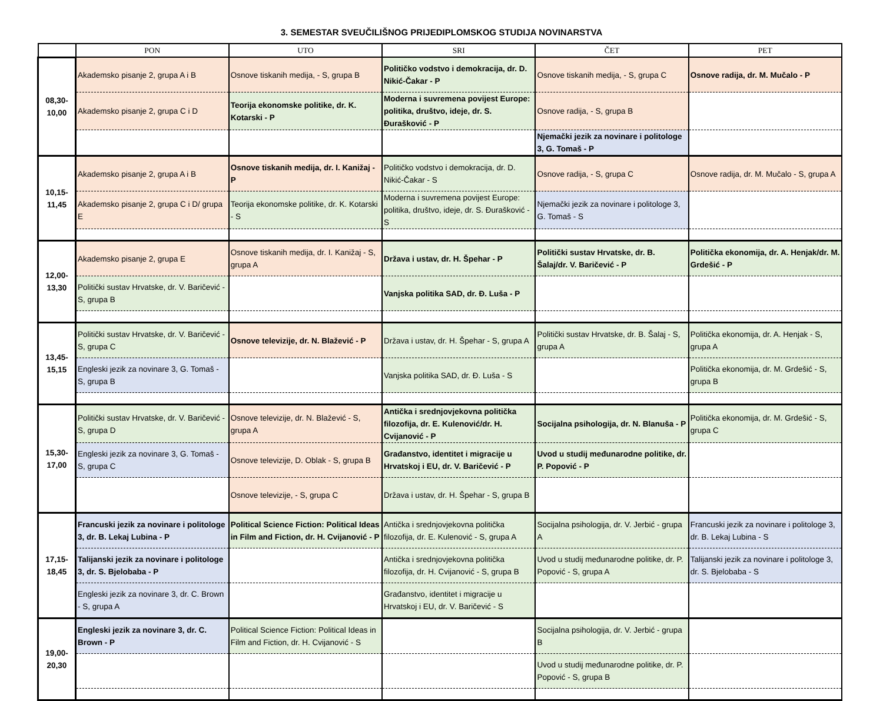3. SEMESTAR SVEUČILIŠNOG PRIJEDIPLOMSKOG STUDIJA NOVINARSTVA
| | PON | UTO | SRI | ČET | PET |
| --- | --- | --- | --- | --- | --- |
| 08,30- 10,00 | Akademsko pisanje 2, grupa A i B | Osnove tiskanih medija, - S, grupa B | Političko vodstvo i demokracija, dr. D. Nikić-Čakar - P | Osnove tiskanih medija, - S, grupa C | Osnove radija, dr. M. Mučalo - P |
| | Akademsko pisanje 2, grupa C i D | Teorija ekonomske politike, dr. K. Kotarski - P | Moderna i suvremena povijest Europe: politika, društvo, ideje, dr. S. Đurašković - P | Osnove radija, - S, grupa B | |
| | | | | Njemački jezik za novinare i politologe 3, G. Tomaš - P | |
| 10,15- 11,45 | Akademsko pisanje 2, grupa A i B | Osnove tiskanih medija, dr. I. Kanižaj - P | Političko vodstvo i demokracija, dr. D. Nikić-Čakar - S | Osnove radija, - S, grupa C | Osnove radija, dr. M. Mučalo - S, grupa A |
| | Akademsko pisanje 2, grupa C i D/ grupa E | Teorija ekonomske politike, dr. K. Kotarski - S | Moderna i suvremena povijest Europe: politika, društvo, ideje, dr. S. Đurašković - S | Njemački jezik za novinare i politologe 3, G. Tomaš - S | |
| 12,00- 13,30 | Akademsko pisanje 2, grupa E | Osnove tiskanih medija, dr. I. Kanižaj - S, grupa A | Država i ustav, dr. H. Špehar - P | Politički sustav Hrvatske, dr. B. Šalaj/dr. V. Baričević - P | Politička ekonomija, dr. A. Henjak/dr. M. Grdešić - P |
| | Politički sustav Hrvatske, dr. V. Baričević - S, grupa B | | Vanjska politika SAD, dr. Đ. Luša - P | | |
| 13,45- 15,15 | Politički sustav Hrvatske, dr. V. Baričević - S, grupa C | Osnove televizije, dr. N. Blažević - P | Država i ustav, dr. H. Špehar - S, grupa A | Politički sustav Hrvatske, dr. B. Šalaj - S, grupa A | Politička ekonomija, dr. A. Henjak - S, grupa A |
| | Engleski jezik za novinare 3, G. Tomaš - S, grupa B | | Vanjska politika SAD, dr. Đ. Luša - S | | Politička ekonomija, dr. M. Grdešić - S, grupa B |
| 15,30- 17,00 | Politički sustav Hrvatske, dr. V. Baričević - S, grupa D | Osnove televizije, dr. N. Blažević - S, grupa A | Antička i srednjovjekovna politička filozofija, dr. E. Kulenović/dr. H. Cvijanović - P | Socijalna psihologija, dr. N. Blanuša - P | Politička ekonomija, dr. M. Grdešić - S, grupa C |
| | Engleski jezik za novinare 3, G. Tomaš - S, grupa C | Osnove televizije, D. Oblak - S, grupa B | Građanstvo, identitet i migracije u Hrvatskoj i EU, dr. V. Baričević - P | Uvod u studij međunarodne politike, dr. P. Popović - P | |
| | | Osnove televizije, - S, grupa C | Država i ustav, dr. H. Špehar - S, grupa B | | |
| 17,15- 18,45 | Francuski jezik za novinare i politologe 3, dr. B. Lekaj Lubina - P | Political Science Fiction: Political Ideas in Film and Fiction, dr. H. Cvijanović - P | Antička i srednjovjekovna politička filozofija, dr. E. Kulenović - S, grupa A | Socijalna psihologija, dr. V. Jerbić - grupa A | Francuski jezik za novinare i politologe 3, dr. B. Lekaj Lubina - S |
| | Talijanski jezik za novinare i politologe 3, dr. S. Bjelobaba - P | | Antička i srednjovjekovna politička filozofija, dr. H. Cvijanović - S, grupa B | Uvod u studij međunarodne politike, dr. P. Popović - S, grupa A | Talijanski jezik za novinare i politologe 3, dr. S. Bjelobaba - S |
| | Engleski jezik za novinare 3, dr. C. Brown - S, grupa A | | Građanstvo, identitet i migracije u Hrvatskoj i EU, dr. V. Baričević - S | | |
| 19,00- 20,30 | Engleski jezik za novinare 3, dr. C. Brown - P | Political Science Fiction: Political Ideas in Film and Fiction, dr. H. Cvijanović - S | | Socijalna psihologija, dr. V. Jerbić - grupa B | |
| | | | | Uvod u studij međunarodne politike, dr. P. Popović - S, grupa B | |